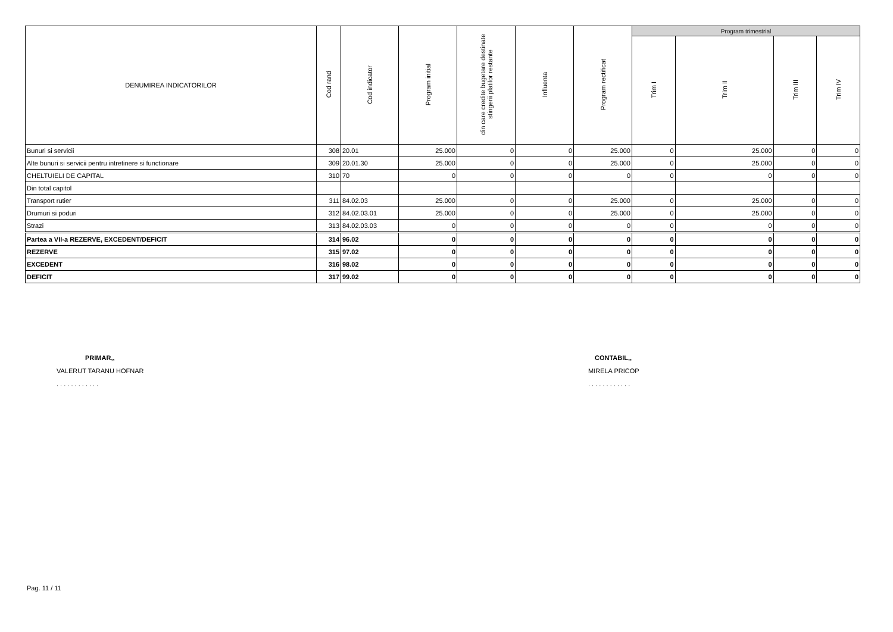| DENUMIREA INDICATORILOR | Cod rand | Cod indicator | Program initial | din care credite bugetare destinate stingerii platilor restante | Influenta | Program rectificat | Program trimestrial | | | |
| --- | --- | --- | --- | --- | --- | --- | --- | --- | --- | --- |
| | | | | | | | Trim I | Trim II | Trim III | Trim IV |
| Bunuri si servicii | 308 | 20.01 | 25.000 | 0 | 0 | 25.000 | 0 | 25.000 | 0 | 0 |
| Alte bunuri si servicii pentru intretinere si functionare | 309 | 20.01.30 | 25.000 | 0 | 0 | 25.000 | 0 | 25.000 | 0 | 0 |
| CHELTUIELI DE CAPITAL | 310 | 70 | 0 | 0 | 0 | 0 | 0 | 0 | 0 | 0 |
| Din total capitol | | | | | | | | | | |
| Transport rutier | 311 | 84.02.03 | 25.000 | 0 | 0 | 25.000 | 0 | 25.000 | 0 | 0 |
| Drumuri si poduri | 312 | 84.02.03.01 | 25.000 | 0 | 0 | 25.000 | 0 | 25.000 | 0 | 0 |
| Strazi | 313 | 84.02.03.03 | 0 | 0 | 0 | 0 | 0 | 0 | 0 | 0 |
| Partea a VII-a REZERVE, EXCEDENT/DEFICIT | 314 | 96.02 | 0 | 0 | 0 | 0 | 0 | 0 | 0 | 0 |
| REZERVE | 315 | 97.02 | 0 | 0 | 0 | 0 | 0 | 0 | 0 | 0 |
| EXCEDENT | 316 | 98.02 | 0 | 0 | 0 | 0 | 0 | 0 | 0 | 0 |
| DEFICIT | 317 | 99.02 | 0 | 0 | 0 | 0 | 0 | 0 | 0 | 0 |
PRIMAR,,
VALERUT TARANU HOFNAR
. . . . . . . . . . . .
CONTABIL,,
MIRELA PRICOP
. . . . . . . . . . . .
Pag. 11 / 11